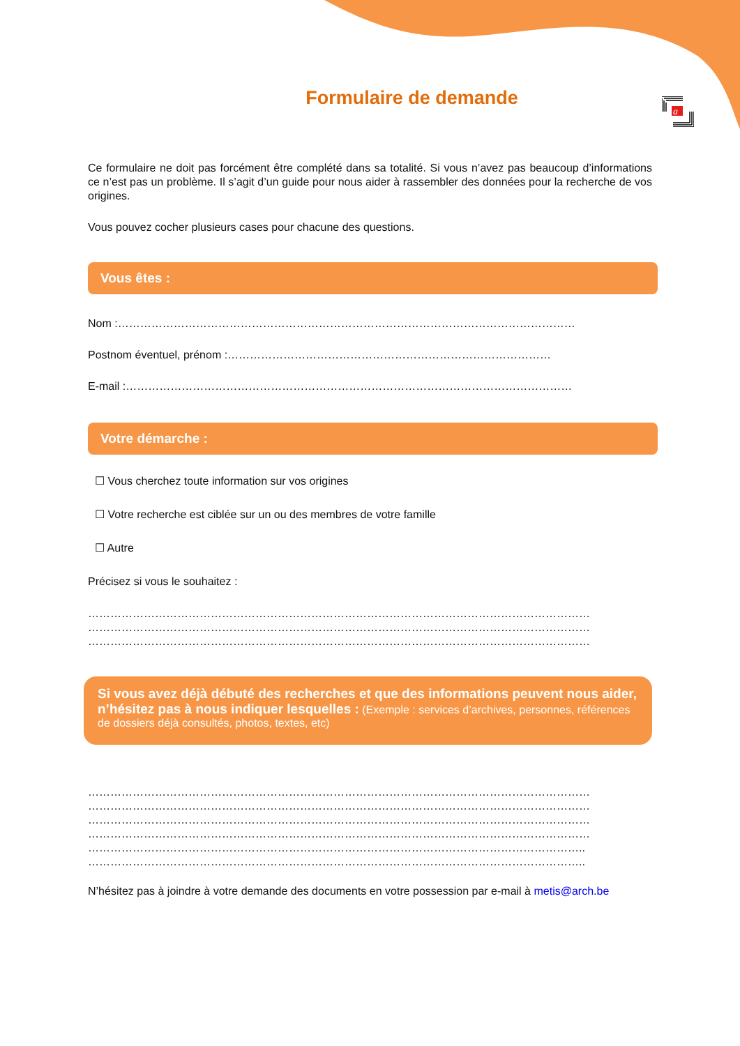a
Formulaire de demande
Ce formulaire ne doit pas forcément être complété dans sa totalité. Si vous n’avez pas beaucoup d’informations ce n’est pas un problème. Il s’agit d’un guide pour nous aider à rassembler des données pour la recherche de vos origines.
Vous pouvez cocher plusieurs cases pour chacune des questions.
Vous êtes :
Nom :……………………………………………………………………………………………………………
Postnom éventuel, prénom :……………………………………………………………………………
E-mail :…………………………………………………………………………………………………………
Votre démarche :
☐ Vous cherchez toute information sur vos origines
☐ Votre recherche est ciblée sur un ou des membres de votre famille
☐ Autre
Précisez si vous le souhaitez :
………………………………………………………………………………………………………………………
………………………………………………………………………………………………………………………
………………………………………………………………………………………………………………………
Si vous avez déjà débuté des recherches et que des informations peuvent nous aider, n’hésitez pas à nous indiquer lesquelles : (Exemple : services d’archives, personnes, références de dossiers déjà consultés, photos, textes, etc)
………………………………………………………………………………………………………………………
………………………………………………………………………………………………………………………
………………………………………………………………………………………………………………………
………………………………………………………………………………………………………………………
……………………………………………………………………………………………………………………..
……………………………………………………………………………………………………………………..
N’hésitez pas à joindre à votre demande des documents en votre possession par e-mail à metis@arch.be